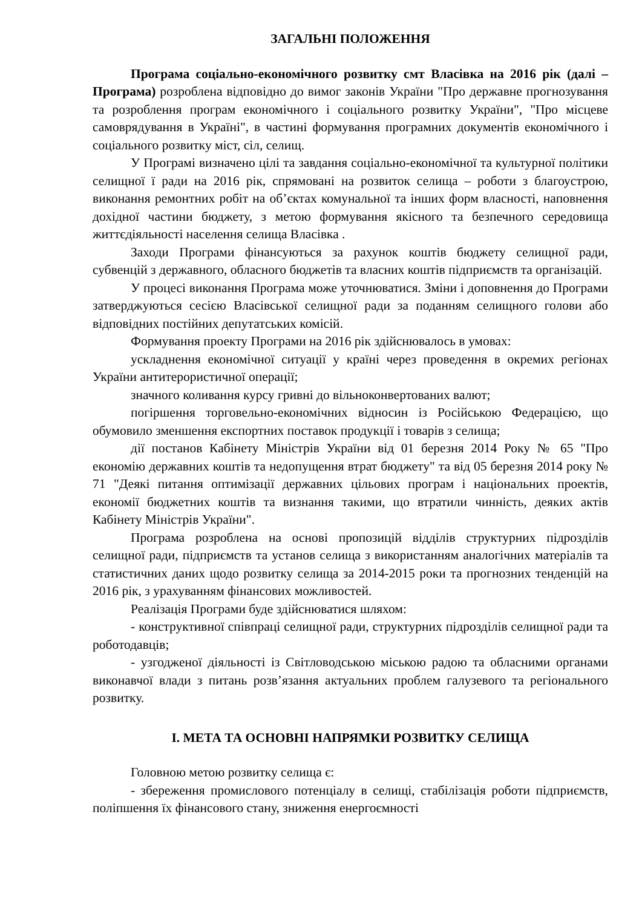ЗАГАЛЬНІ ПОЛОЖЕННЯ
Програма соціально-економічного розвитку смт Власівка на 2016 рік (далі – Програма) розроблена відповідно до вимог законів України "Про державне прогнозування та розроблення програм економічного і соціального розвитку України", "Про місцеве самоврядування в Україні", в частині формування програмних документів економічного і соціального розвитку міст, сіл, селищ.
У Програмі визначено цілі та завдання соціально-економічної та культурної політики селищної ї ради на 2016 рік, спрямовані на розвиток селища – роботи з благоустрою, виконання ремонтних робіт на об’єктах комунальної та інших форм власності, наповнення дохідної частини бюджету, з метою формування якісного та безпечного середовища життєдіяльності населення селища Власівка .
Заходи Програми фінансуються за рахунок коштів бюджету селищної ради, субвенцій з державного, обласного бюджетів та власних коштів підприємств та організацій.
У процесі виконання Програма може уточнюватися. Зміни і доповнення до Програми затверджуються сесією Власівської селищної ради за поданням селищного голови або відповідних постійних депутатських комісій.
Формування проекту Програми на 2016 рік здійснювалось в умовах:
ускладнення економічної ситуації у країні через проведення в окремих регіонах України антитерористичної операції;
значного коливання курсу гривні до вільноконвертованих валют;
погіршення торговельно-економічних відносин із Російською Федерацією, що обумовило зменшення експортних поставок продукції і товарів з селища;
дії постанов Кабінету Міністрів України від 01 березня 2014 Року № 65 "Про економію державних коштів та недопущення втрат бюджету" та від 05 березня 2014 року № 71 "Деякі питання оптимізації державних цільових програм і національних проектів, економії бюджетних коштів та визнання такими, що втратили чинність, деяких актів Кабінету Міністрів України".
Програма розроблена на основі пропозицій відділів структурних підрозділів селищної ради, підприємств та установ селища з використанням аналогічних матеріалів та статистичних даних щодо розвитку селища за 2014-2015 роки та прогнозних тенденцій на 2016 рік, з урахуванням фінансових можливостей.
Реалізація Програми буде здійснюватися шляхом:
- конструктивної співпраці селищної ради, структурних підрозділів селищної ради та роботодавців;
- узгодженої діяльності із Світловодською міською радою та обласними органами виконавчої влади з питань розв’язання актуальних проблем галузевого та регіонального розвитку.
І. МЕТА ТА ОСНОВНІ НАПРЯМКИ РОЗВИТКУ СЕЛИЩА
Головною метою розвитку селища є:
- збереження промислового потенціалу в селищі, стабілізація роботи підприємств, поліпшення їх фінансового стану, зниження енергоємності